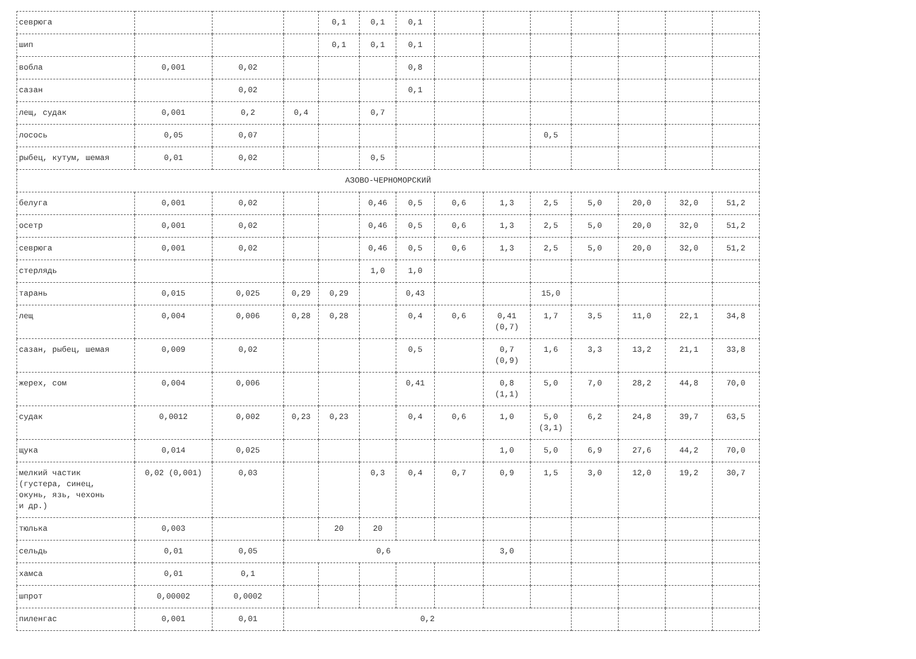| севрюга | | | | 0,1 | 0,1 | 0,1 | | | | | | | |
| шип | | | | 0,1 | 0,1 | 0,1 | | | | | | | |
| вобла | 0,001 | 0,02 | | | | 0,8 | | | | | | | |
| сазан | | 0,02 | | | | 0,1 | | | | | | | |
| лещ, судак | 0,001 | 0,2 | 0,4 | | 0,7 | | | | | | | | |
| лосось | 0,05 | 0,07 | | | | | | | 0,5 | | | | |
| рыбец, кутум, шемая | 0,01 | 0,02 | | | 0,5 | | | | | | | | |
| АЗОВО-ЧЕРНОМОРСКИЙ | | | | | | | | | | | | | |
| белуга | 0,001 | 0,02 | | | 0,46 | 0,5 | 0,6 | 1,3 | 2,5 | 5,0 | 20,0 | 32,0 | 51,2 |
| осетр | 0,001 | 0,02 | | | 0,46 | 0,5 | 0,6 | 1,3 | 2,5 | 5,0 | 20,0 | 32,0 | 51,2 |
| севрюга | 0,001 | 0,02 | | | 0,46 | 0,5 | 0,6 | 1,3 | 2,5 | 5,0 | 20,0 | 32,0 | 51,2 |
| стерлядь | | | | | 1,0 | 1,0 | | | | | | | |
| тарань | 0,015 | 0,025 | 0,29 | 0,29 | | 0,43 | | | 15,0 | | | | |
| лещ | 0,004 | 0,006 | 0,28 | 0,28 | | 0,4 | 0,6 | 0,41 (0,7) | 1,7 | 3,5 | 11,0 | 22,1 | 34,8 |
| сазан, рыбец, шемая | 0,009 | 0,02 | | | | 0,5 | | 0,7 (0,9) | 1,6 | 3,3 | 13,2 | 21,1 | 33,8 |
| жерех, сом | 0,004 | 0,006 | | | | 0,41 | | 0,8 (1,1) | 5,0 | 7,0 | 28,2 | 44,8 | 70,0 |
| судак | 0,0012 | 0,002 | 0,23 | 0,23 | | 0,4 | 0,6 | 1,0 | 5,0 (3,1) | 6,2 | 24,8 | 39,7 | 63,5 |
| щука | 0,014 | 0,025 | | | | | | 1,0 | 5,0 | 6,9 | 27,6 | 44,2 | 70,0 |
| мелкий частик (густера, синец, окунь, язь, чехонь и др.) | 0,02 (0,001) | 0,03 | | | 0,3 | 0,4 | 0,7 | 0,9 | 1,5 | 3,0 | 12,0 | 19,2 | 30,7 |
| тюлька | 0,003 | | | 20 | 20 | | | | | | | | |
| сельдь | 0,01 | 0,05 | 0,6 | | | | | 3,0 | | | | | |
| хамса | 0,01 | 0,1 | | | | | | | | | | | |
| шпрот | 0,00002 | 0,0002 | | | | | | | | | | | |
| пиленгас | 0,001 | 0,01 | 0,2 | | | | | | | | | | |